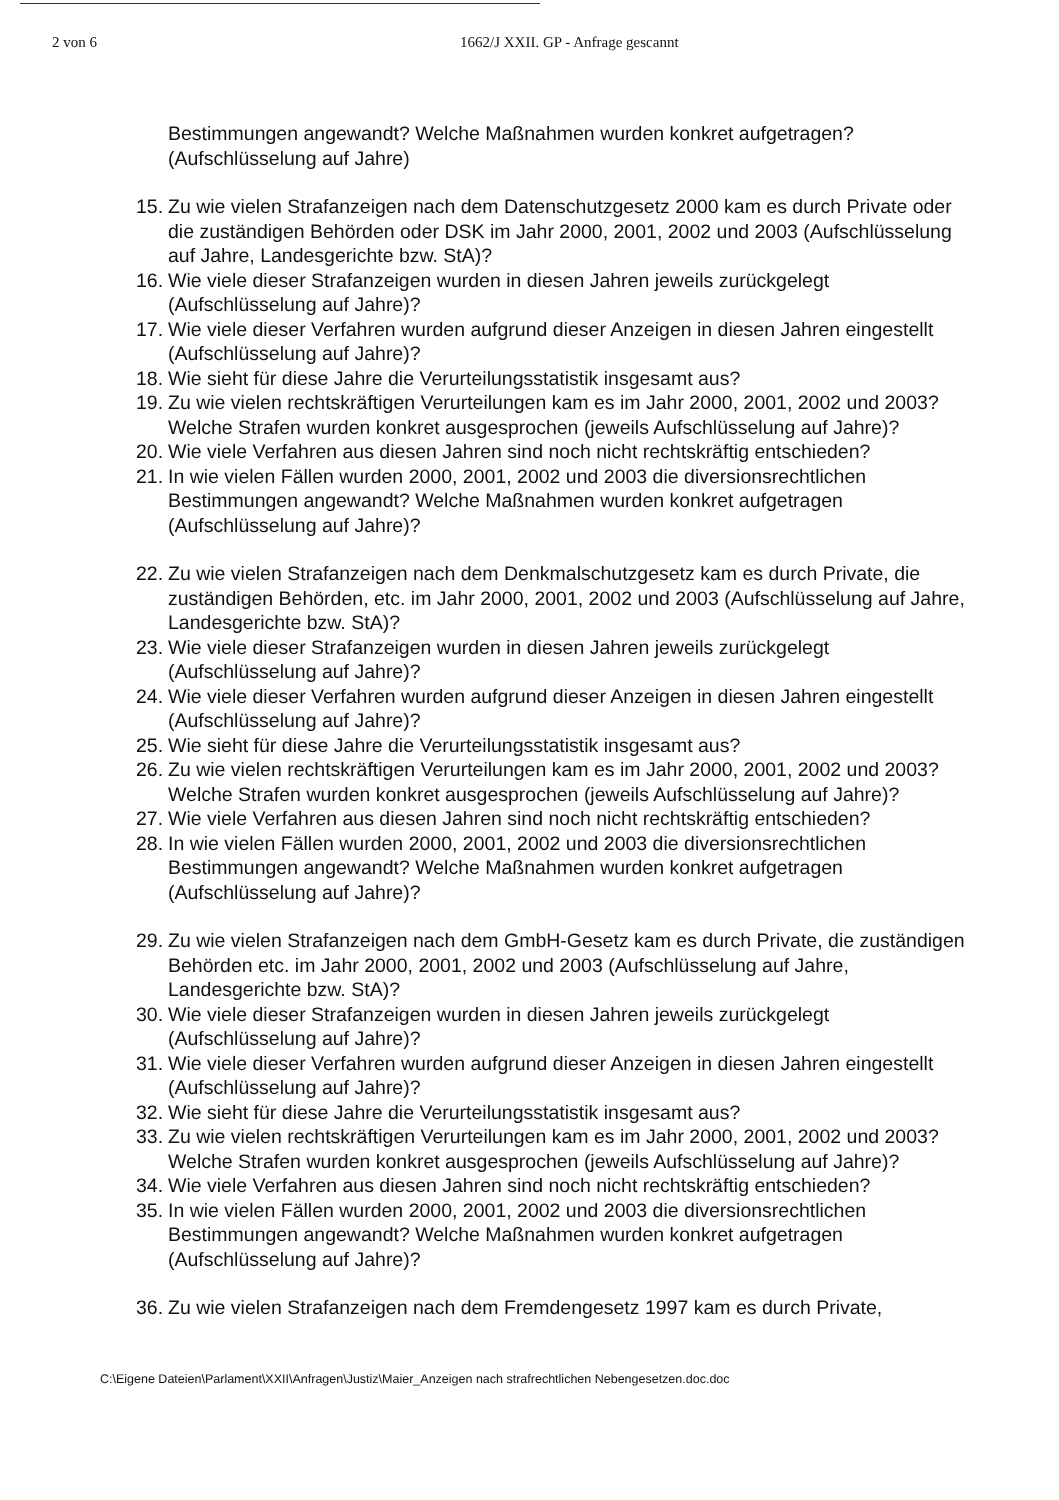2 von 6 1662/J XXII. GP - Anfrage gescannt
Bestimmungen angewandt? Welche Maßnahmen wurden konkret aufgetragen? (Aufschlüsselung auf Jahre)
15. Zu wie vielen Strafanzeigen nach dem Datenschutzgesetz 2000 kam es durch Private oder die zuständigen Behörden oder DSK im Jahr 2000, 2001, 2002 und 2003 (Aufschlüsselung auf Jahre, Landesgerichte bzw. StA)?
16. Wie viele dieser Strafanzeigen wurden in diesen Jahren jeweils zurückgelegt (Aufschlüsselung auf Jahre)?
17. Wie viele dieser Verfahren wurden aufgrund dieser Anzeigen in diesen Jahren eingestellt (Aufschlüsselung auf Jahre)?
18. Wie sieht für diese Jahre die Verurteilungsstatistik insgesamt aus?
19. Zu wie vielen rechtskräftigen Verurteilungen kam es im Jahr 2000, 2001, 2002 und 2003? Welche Strafen wurden konkret ausgesprochen (jeweils Aufschlüsselung auf Jahre)?
20. Wie viele Verfahren aus diesen Jahren sind noch nicht rechtskräftig entschieden?
21. In wie vielen Fällen wurden 2000, 2001, 2002 und 2003 die diversionsrechtlichen Bestimmungen angewandt? Welche Maßnahmen wurden konkret aufgetragen (Aufschlüsselung auf Jahre)?
22. Zu wie vielen Strafanzeigen nach dem Denkmalschutzgesetz kam es durch Private, die zuständigen Behörden, etc. im Jahr 2000, 2001, 2002 und 2003 (Aufschlüsselung auf Jahre, Landesgerichte bzw. StA)?
23. Wie viele dieser Strafanzeigen wurden in diesen Jahren jeweils zurückgelegt (Aufschlüsselung auf Jahre)?
24. Wie viele dieser Verfahren wurden aufgrund dieser Anzeigen in diesen Jahren eingestellt (Aufschlüsselung auf Jahre)?
25. Wie sieht für diese Jahre die Verurteilungsstatistik insgesamt aus?
26. Zu wie vielen rechtskräftigen Verurteilungen kam es im Jahr 2000, 2001, 2002 und 2003? Welche Strafen wurden konkret ausgesprochen (jeweils Aufschlüsselung auf Jahre)?
27. Wie viele Verfahren aus diesen Jahren sind noch nicht rechtskräftig entschieden?
28. In wie vielen Fällen wurden 2000, 2001, 2002 und 2003 die diversionsrechtlichen Bestimmungen angewandt? Welche Maßnahmen wurden konkret aufgetragen (Aufschlüsselung auf Jahre)?
29. Zu wie vielen Strafanzeigen nach dem GmbH-Gesetz kam es durch Private, die zuständigen Behörden etc. im Jahr 2000, 2001, 2002 und 2003 (Aufschlüsselung auf Jahre, Landesgerichte bzw. StA)?
30. Wie viele dieser Strafanzeigen wurden in diesen Jahren jeweils zurückgelegt (Aufschlüsselung auf Jahre)?
31. Wie viele dieser Verfahren wurden aufgrund dieser Anzeigen in diesen Jahren eingestellt (Aufschlüsselung auf Jahre)?
32. Wie sieht für diese Jahre die Verurteilungsstatistik insgesamt aus?
33. Zu wie vielen rechtskräftigen Verurteilungen kam es im Jahr 2000, 2001, 2002 und 2003? Welche Strafen wurden konkret ausgesprochen (jeweils Aufschlüsselung auf Jahre)?
34. Wie viele Verfahren aus diesen Jahren sind noch nicht rechtskräftig entschieden?
35. In wie vielen Fällen wurden 2000, 2001, 2002 und 2003 die diversionsrechtlichen Bestimmungen angewandt? Welche Maßnahmen wurden konkret aufgetragen (Aufschlüsselung auf Jahre)?
36. Zu wie vielen Strafanzeigen nach dem Fremdengesetz 1997 kam es durch Private,
C:\Eigene Dateien\Parlament\XXII\Anfragen\Justiz\Maier_Anzeigen nach strafrechtlichen Nebengesetzen.doc.doc